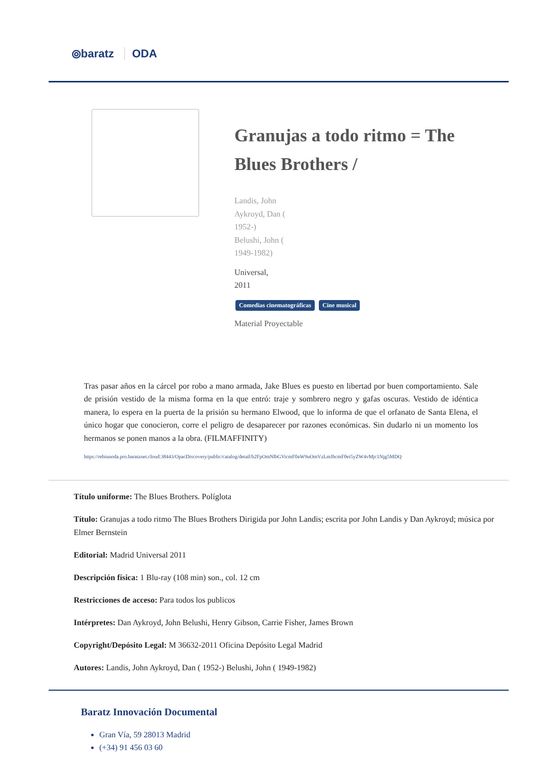⦾baratz ODA
Granujas a todo ritmo = The Blues Brothers /
Landis, John
Aykroyd, Dan (
1952-)
Belushi, John (
1949-1982)
Universal,
2011
Comedias cinematográficas Cine musical
Material Proyectable
Tras pasar años en la cárcel por robo a mano armada, Jake Blues es puesto en libertad por buen comportamiento. Sale de prisión vestido de la misma forma en la que entró: traje y sombrero negro y gafas oscuras. Vestido de idéntica manera, lo espera en la puerta de la prisión su hermano Elwood, que lo informa de que el orfanato de Santa Elena, el único hogar que conocieron, corre el peligro de desaparecer por razones económicas. Sin dudarlo ni un momento los hermanos se ponen manos a la obra. (FILMAFFINITY)
https://rebiunoda.pro.baratznet.cloud:38443/OpacDiscovery/public/catalog/detail/b2FpOmNlbGVicmF0aW9uOmVzLmJhcmF0ei5yZW4vMjc1Njg5MDQ
Título uniforme: The Blues Brothers. Políglota
Título: Granujas a todo ritmo The Blues Brothers Dirigida por John Landis; escrita por John Landis y Dan Aykroyd; música por Elmer Bernstein
Editorial: Madrid Universal 2011
Descripción física: 1 Blu-ray (108 min) son., col. 12 cm
Restricciones de acceso: Para todos los publicos
Intérpretes: Dan Aykroyd, John Belushi, Henry Gibson, Carrie Fisher, James Brown
Copyright/Depósito Legal: M 36632-2011 Oficina Depósito Legal Madrid
Autores: Landis, John Aykroyd, Dan ( 1952-) Belushi, John ( 1949-1982)
Baratz Innovación Documental
Gran Vía, 59 28013 Madrid
(+34) 91 456 03 60